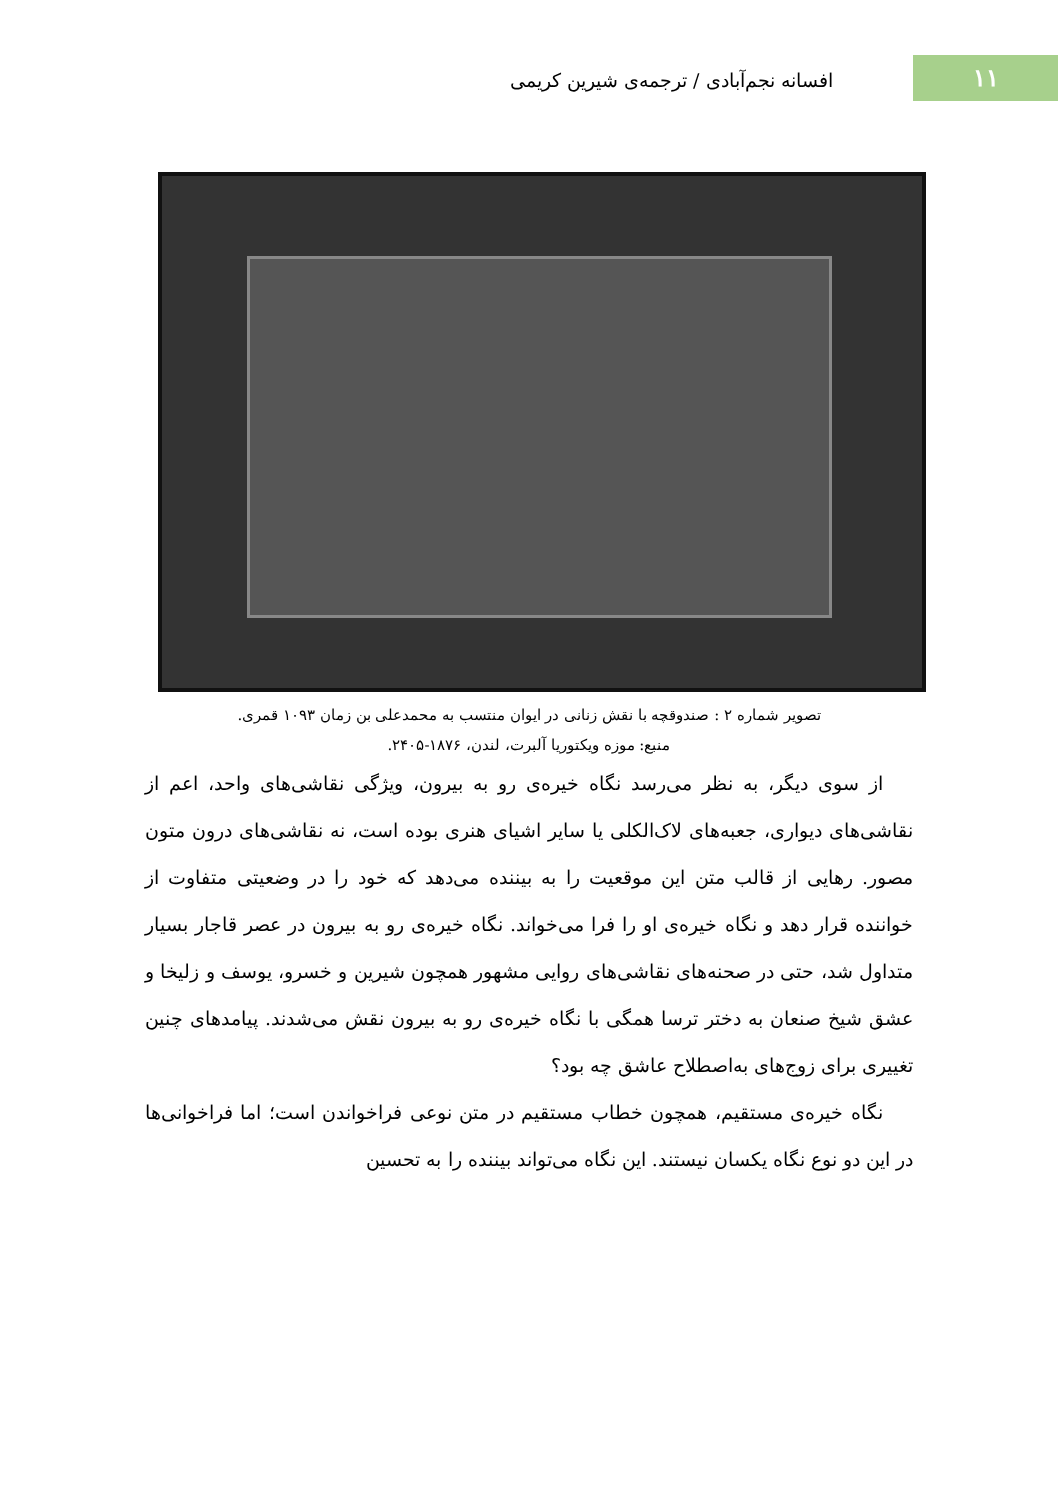۱۱
افسانه نجم‌آبادی / ترجمه‌ی شیرین کریمی
تصویر شماره ۲ : صندوقچه با نقش زنانی در ایوان منتسب به محمدعلی بن زمان ۱۰۹۳ قمری.
منبع: موزه ویکتوریا آلبرت، لندن، ۱۸۷۶-۲۴۰۵.
از سوی دیگر، به نظر می‌رسد نگاه خیره‌ی رو به بیرون، ویژگی نقاشی‌های واحد، اعم از نقاشی‌های دیواری، جعبه‌های لاک‌الکلی یا سایر اشیای هنری بوده است، نه نقاشی‌های درون متون مصور. رهایی از قالب متن این موقعیت را به بیننده می‌دهد که خود را در وضعیتی متفاوت از خواننده قرار دهد و نگاه خیره‌ی او را فرا می‌خواند. نگاه خیره‌ی رو به بیرون در عصر قاجار بسیار متداول شد، حتی در صحنه‌های نقاشی‌های روایی مشهور همچون شیرین و خسرو، یوسف و زلیخا و عشق شیخ صنعان به دختر ترسا همگی با نگاه خیره‌ی رو به بیرون نقش می‌شدند. پیامدهای چنین تغییری برای زوج‌های به‌اصطلاح عاشق چه بود؟
نگاه خیره‌ی مستقیم، همچون خطاب مستقیم در متن نوعی فراخواندن است؛ اما فراخوانی‌ها در این دو نوع نگاه یکسان نیستند. این نگاه می‌تواند بیننده را به تحسین